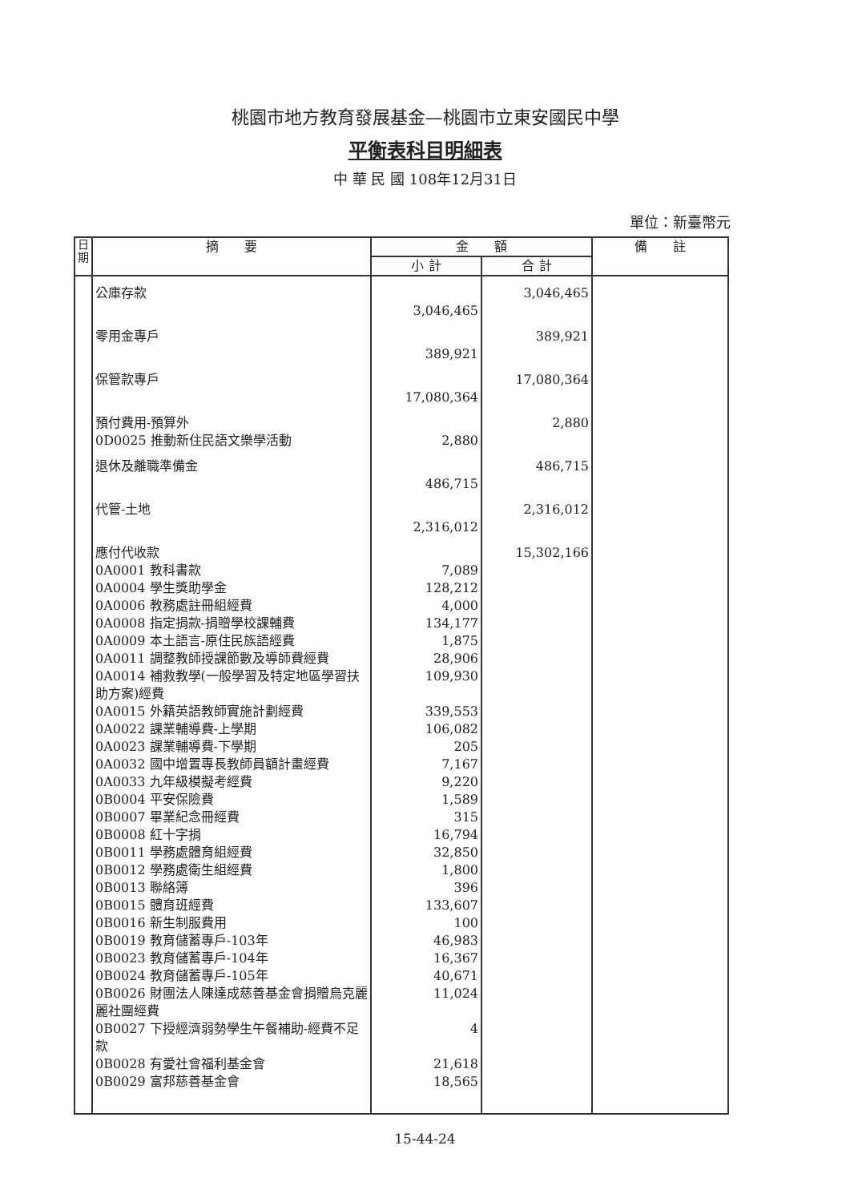桃園市地方教育發展基金—桃園市立東安國民中學
平衡表科目明細表
中 華 民 國 108年12月31日
單位：新臺幣元
| 日期 | 摘 要 | 金 額 | | 備 註 |
| --- | --- | --- | --- | --- |
| | | 小 計 | 合 計 | |
| | 公庫存款 | 3,046,465 | 3,046,465 | |
| | 零用金專戶 | 389,921 | 389,921 | |
| | 保管款專戶 | 17,080,364 | 17,080,364 | |
| | 預付費用-預算外 0D0025 推動新住民語文樂學活動 | 2,880 | 2,880 | |
| | 退休及離職準備金 | 486,715 | 486,715 | |
| | 代管-土地 | 2,316,012 | 2,316,012 | |
| | 應付代收款 | | 15,302,166 | |
| | 0A0001 教科書款 | 7,089 | | |
| | 0A0004 學生獎助學金 | 128,212 | | |
| | 0A0006 教務處註冊組經費 | 4,000 | | |
| | 0A0008 指定捐款-捐贈學校課輔費 | 134,177 | | |
| | 0A0009 本土語言-原住民族語經費 | 1,875 | | |
| | 0A0011 調整教師授課節數及導師費經費 | 28,906 | | |
| | 0A0014 補救教學(一般學習及特定地區學習扶助方案)經費 | 109,930 | | |
| | 0A0015 外籍英語教師實施計劃經費 | 339,553 | | |
| | 0A0022 課業輔導費-上學期 | 106,082 | | |
| | 0A0023 課業輔導費-下學期 | 205 | | |
| | 0A0032 國中增置專長教師員額計畫經費 | 7,167 | | |
| | 0A0033 九年級模擬考經費 | 9,220 | | |
| | 0B0004 平安保險費 | 1,589 | | |
| | 0B0007 畢業紀念冊經費 | 315 | | |
| | 0B0008 紅十字捐 | 16,794 | | |
| | 0B0011 學務處體育組經費 | 32,850 | | |
| | 0B0012 學務處衛生組經費 | 1,800 | | |
| | 0B0013 聯絡簿 | 396 | | |
| | 0B0015 體育班經費 | 133,607 | | |
| | 0B0016 新生制服費用 | 100 | | |
| | 0B0019 教育儲蓄專戶-103年 | 46,983 | | |
| | 0B0023 教育儲蓄專戶-104年 | 16,367 | | |
| | 0B0024 教育儲蓄專戶-105年 | 40,671 | | |
| | 0B0026 財團法人陳達成慈善基金會捐贈烏克麗麗社團經費 | 11,024 | | |
| | 0B0027 下授經濟弱勢學生午餐補助-經費不足款 | 4 | | |
| | 0B0028 有愛社會福利基金會 | 21,618 | | |
| | 0B0029 富邦慈善基金會 | 18,565 | | |
15-44-24